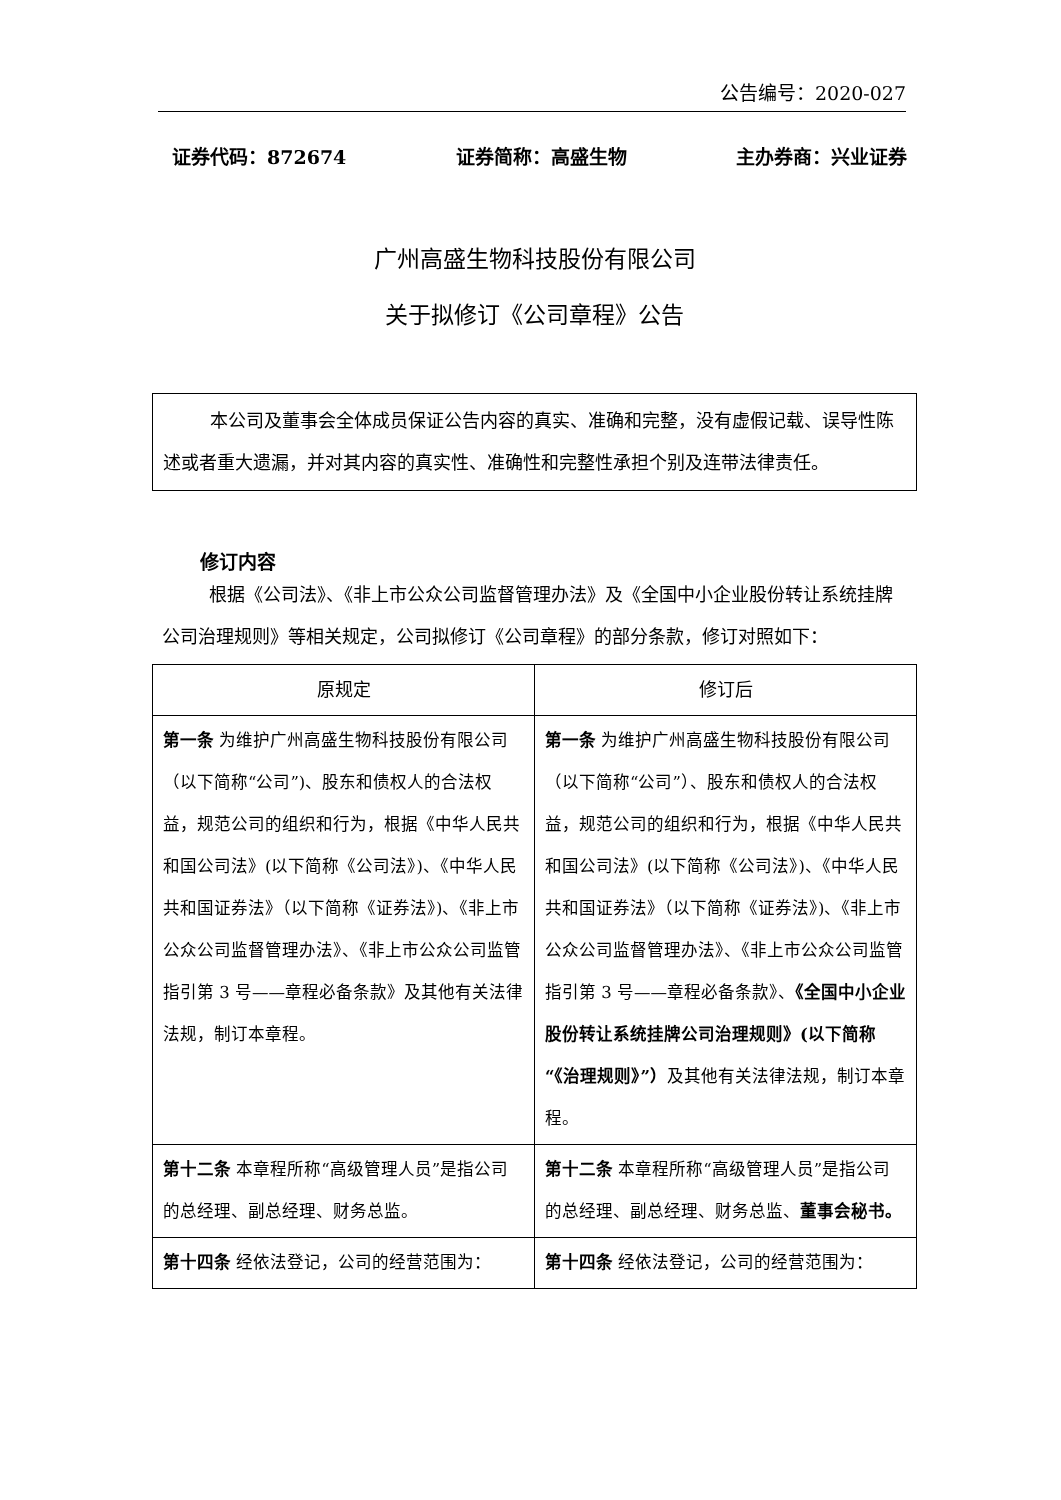公告编号：2020-027
证券代码：872674 证券简称：高盛生物 主办券商：兴业证券
广州高盛生物科技股份有限公司
关于拟修订《公司章程》公告
本公司及董事会全体成员保证公告内容的真实、准确和完整，没有虚假记载、误导性陈述或者重大遗漏，并对其内容的真实性、准确性和完整性承担个别及连带法律责任。
修订内容
根据《公司法》、《非上市公众公司监督管理办法》及《全国中小企业股份转让系统挂牌公司治理规则》等相关规定，公司拟修订《公司章程》的部分条款，修订对照如下：
| 原规定 | 修订后 |
| --- | --- |
| 第一条 为维护广州高盛生物科技股份有限公司（以下简称“公司”)、股东和债权人的合法权益，规范公司的组织和行为，根据《中华人民共和国公司法》(以下简称《公司法》)、《中华人民共和国证券法》（以下简称《证券法》)、《非上市公众公司监督管理办法》、《非上市公众公司监管指引第 3 号——章程必备条款》及其他有关法律法规，制订本章程。 | 第一条 为维护广州高盛生物科技股份有限公司（以下简称“公司”）、股东和债权人的合法权益，规范公司的组织和行为，根据《中华人民共和国公司法》(以下简称《公司法》)、《中华人民共和国证券法》（以下简称《证券法》)、《非上市公众公司监督管理办法》、《非上市公众公司监管指引第 3 号——章程必备条款》、 《全国中小企业股份转让系统挂牌公司治理规则》(以下简称“《治理规则》”） 及其他有关法律法规，制订本章程。 |
| 第十二条 本章程所称“高级管理人员”是指公司的总经理、副总经理、财务总监。 | 第十二条 本章程所称“高级管理人员”是指公司的总经理、副总经理、财务总监、 董事会秘书。 |
| 第十四条 经依法登记，公司的经营范围为： | 第十四条 经依法登记，公司的经营范围为： |